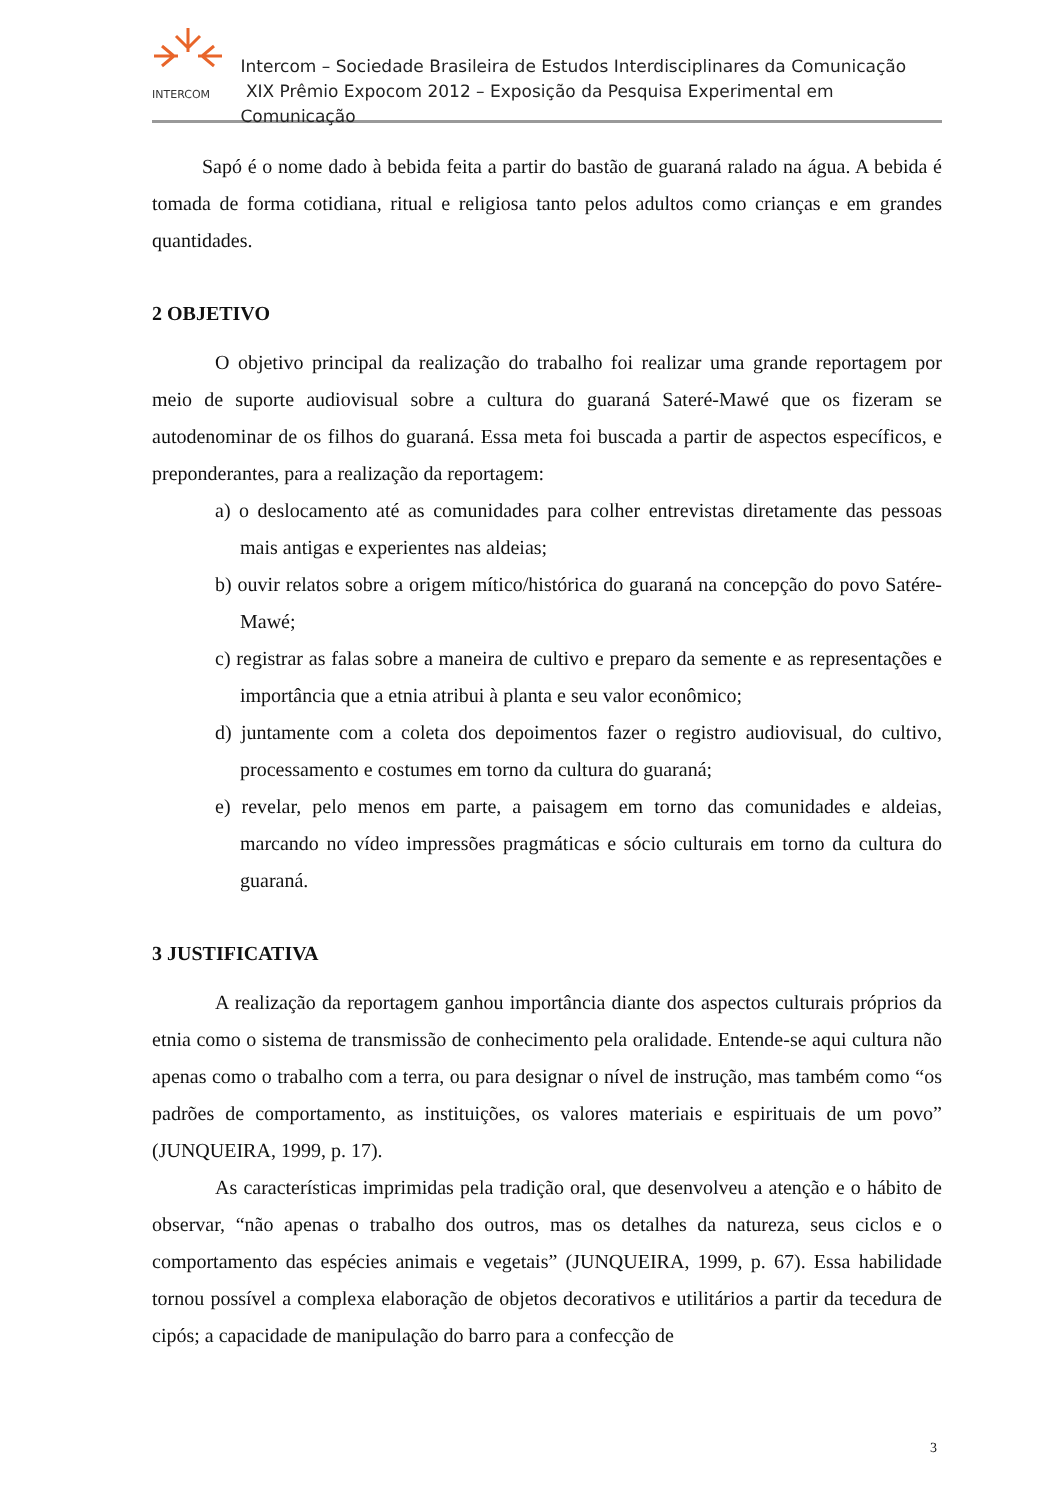INTERCOM
Intercom – Sociedade Brasileira de Estudos Interdisciplinares da Comunicação
XIX Prêmio Expocom 2012 – Exposição da Pesquisa Experimental em Comunicação
Sapó é o nome dado à bebida feita a partir do bastão de guaraná ralado na água. A bebida é tomada de forma cotidiana, ritual e religiosa tanto pelos adultos como crianças e em grandes quantidades.
2 OBJETIVO
O objetivo principal da realização do trabalho foi realizar uma grande reportagem por meio de suporte audiovisual sobre a cultura do guaraná Sateré-Mawé que os fizeram se autodenominar de os filhos do guaraná. Essa meta foi buscada a partir de aspectos específicos, e preponderantes, para a realização da reportagem:
a) o deslocamento até as comunidades para colher entrevistas diretamente das pessoas mais antigas e experientes nas aldeias;
b) ouvir relatos sobre a origem mítico/histórica do guaraná na concepção do povo Satére-Mawé;
c) registrar as falas sobre a maneira de cultivo e preparo da semente e as representações e importância que a etnia atribui à planta e seu valor econômico;
d) juntamente com a coleta dos depoimentos fazer o registro audiovisual, do cultivo, processamento e costumes em torno da cultura do guaraná;
e) revelar, pelo menos em parte, a paisagem em torno das comunidades e aldeias, marcando no vídeo impressões pragmáticas e sócio culturais em torno da cultura do guaraná.
3 JUSTIFICATIVA
A realização da reportagem ganhou importância diante dos aspectos culturais próprios da etnia como o sistema de transmissão de conhecimento pela oralidade. Entende-se aqui cultura não apenas como o trabalho com a terra, ou para designar o nível de instrução, mas também como “os padrões de comportamento, as instituições, os valores materiais e espirituais de um povo” (JUNQUEIRA, 1999, p. 17).
As características imprimidas pela tradição oral, que desenvolveu a atenção e o hábito de observar, “não apenas o trabalho dos outros, mas os detalhes da natureza, seus ciclos e o comportamento das espécies animais e vegetais” (JUNQUEIRA, 1999, p. 67). Essa habilidade tornou possível a complexa elaboração de objetos decorativos e utilitários a partir da tecedura de cipós; a capacidade de manipulação do barro para a confecção de
3